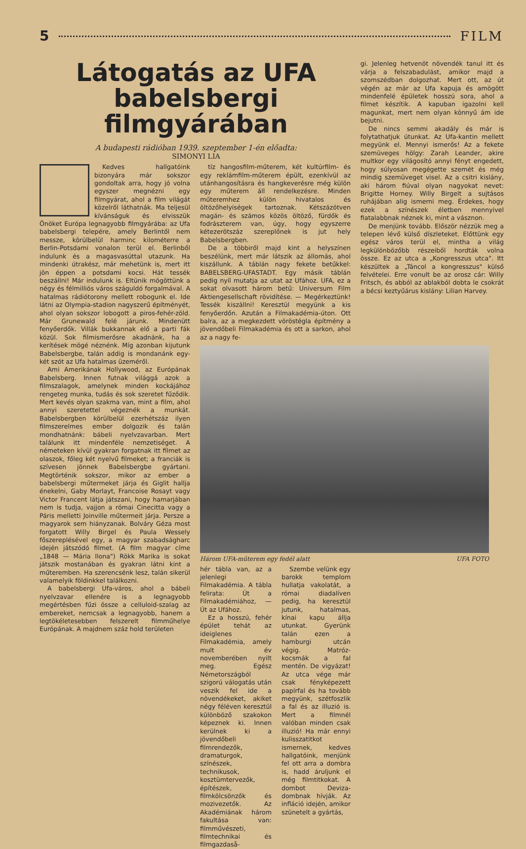5 FILM
Látogatás az UFA babelsbergi filmgyárában
A budapesti rádióban 1939. szeptember 1-én előadta:
SIMONYI LIA
Kedves hallgatóink bizonyára már sokszor gondoltak arra, hogy jó volna egyszer megnézni egy filmgyárat, ahol a film világát közelről láthatnák. Ma teljesül kívánságuk és elvisszük Önöket Európa legnagyobb filmgyárába: az Ufa babelsbergi telepére, amely Berlintől nem messze, körülbelül harminc kilométerre a Berlin-Potsdami vonalon terül el. Berlinből indulunk és a magasvasúttal utazunk. Ha mindenki útrakész, már mehetünk is, mert itt jön éppen a potsdami kocsi. Hát tessék beszállni! Már indulunk is. Eltünik mögöttünk a négy és félmilliós város száguldó forgalmával. A hatalmas rádiótorony mellett robogunk el. Ide látni az Olympia-stadion nagyszerű építményét, ahol olyan sokszor lobogott a piros-fehér-zöld. Már Grunewald felé járunk. Mindenütt fenyőerdők. Villák bukkannak elő a parti fák közül. Sok filmismerősre akadnánk, ha a kerítések mögé néznénk. Míg azonban kijutunk Babelsbergbe, talán addig is mondanánk egy-két szót az Ufa hatalmas üzeméről.
Ami Amerikának Hollywood, az Európának Babelsberg. Innen futnak világgá azok a filmszalagok, amelynek minden kockájához rengeteg munka, tudás és sok szeretet fűződik. Mert kevés olyan szakma van, mint a film, ahol annyi szeretettel végeznék a munkát. Babelsbergben körülbelül ezerhétszáz ilyen filmszerelmes ember dolgozik és talán mondhatnánk: bábeli nyelvzavarban. Mert találunk itt mindenféle nemzetiséget. A németeken kívül gyakran forgatnak itt filmet az olaszok, főleg két nyelvű filmeket; a franciák is szívesen jönnek Babelsbergbe gyártani. Megtörténik sokszor, mikor az ember a babelsbergi műtermeket járja és Giglit hallja énekelni, Gaby Morlayt, Francoise Rosayt vagy Victor Francent látja játszani, hogy hamarjában nem is tudja, vajjon a római Cinecitta vagy a Páris melletti Joinville műtermeit járja. Persze a magyarok sem hiányzanak. Bolváry Géza most forgatott Willy Birgel és Paula Wessely főszereplésével egy, a magyar szabadságharc idején játszódó filmet. (A film magyar címe „1848 — Mária Ilona") Rökk Marika is sokat játszik mostanában és gyakran látni kint a műteremben. Ha szerencsénk lesz, talán sikerül valamelyik földinkkel találkozni.
A babelsbergi Ufa-város, ahol a bábeli nyelvzavar ellenére is a legnagyobb megértésben fűzi össze a celluloid-szalag az embereket, nemcsak a legnagyobb, hanem a legtökéletesebben felszerelt filmműhelye Európának. A majdnem száz hold területen
tíz hangosfilm-műterem, két kultúrfilm- és egy reklámfilm-műterem épült, ezenkívül az utánhangosításra és hangkeverésre még külön egy műterem áll rendelkezésre. Minden műteremhez külön hivatalos és öltözőhelyiségek tartoznak. Kétszázötven magán- és számos közös öltöző, fürdők és fodrászterem van, úgy, hogy egyszerre kétezerötszáz szereplőnek is jut hely Babelsbergben.
De a többiről majd kint a helyszínen beszélünk, mert már látszik az állomás, ahol kiszállunk. A táblán nagy fekete betűkkel: BABELSBERG-UFASTADT. Egy másik táblán pedig nyíl mutatja az utat az Ufához. UFA, ez a sokat olvasott három betű: Universum Film Aktiengesellschaft rövidítése. — Megérkeztünk! Tessék kiszállni! Keresztül megyünk a kis fenyőerdőn. Azután a Filmakadémia-úton. Ott balra, az a megkezdett vöröstégla építmény a jövendőbeli Filmakadémia és ott a sarkon, ahol az a nagy fe-
Három UFA-műterem egy fedél alatt UFA FOTO
hér tábla van, az a jelenlegi Filmakadémia. A tábla felirata: Út a Filmakadémiához, — Út az Ufához.
Ez a hosszú, fehér épület tehát az ideiglenes Filmakadémia, amely mult év novemberében nyilt meg. Egész Németországból szigorú válogatás után veszik fel ide a növendékeket, akiket négy féléven keresztül különböző szakokon képeznek ki. Innen kerülnek ki a jövendőbeli filmrendezők, dramaturgok, színészek, technikusok, kosztümtervezők, építészek, filmkölcsönzők és mozivezetők. Az Akadémiának három fakultása van: filmművészeti, filmtechnikai és filmgazdaså-
Szembe velünk egy barokk templom hullatja vakolatát, a római diadalíven pedig, ha keresztül jutunk, hatalmas, kínai kapu állja utunkat. Gyerünk talán ezen a hamburgi utcán végig. Matróz-kocsmák a fal mentén. De vigyázat! Az utca vége már csak fényképezett papírfal és ha tovább megyünk, szétfoszlik a fal és az illuzió is. Mert a filmnél valóban minden csak illuzió! Ha már ennyi kulisszatitkot ismernek, kedves hallgatóink, menjünk fel ott arra a dombra is, hadd áruljunk el még filmtitkokat. A dombot Deviza-dombnak hívják. Az infláció idején, amikor szünetelt a gyártás,
gi. Jelenleg hetvenöt növendék tanul itt és várja a felszabadulást, amikor majd a szomszédban dolgozhat. Mert ott, az út végén az már az Ufa kapuja és amögött mindenfelé épületek hosszú sora, ahol a filmet készítik. A kapuban igazolni kell magunkat, mert nem olyan könnyű ám ide bejutni.
De nincs semmi akadály és már is folytathatjuk útunkat. Az Ufa-kantin mellett megyünk el. Mennyi ismerős! Az a fekete szemüveges hölgy: Zarah Leander, akire multkor egy világosító annyi fényt engedett, hogy súlyosan megégette szemét és még mindig szemüveget visel. Az a csitri kislány, aki három fiúval olyan nagyokat nevet: Brigitte Horney. Willy Birgelt a sujtásos ruhájában alig ismerni meg. Érdekes, hogy ezek a színészek életben mennyivel fiatalabbnak néznek ki, mint a vásznon.
De menjünk tovább. Először nézzük meg a telepen lévő külső díszleteket. Előttünk egy egész város terül el, mintha a világ legkülönbözőbb részeiből hordták volna össze. Ez az utca a „Kongresszus utca". Itt készültek a „Táncol a kongresszus" külső felvételei. Erre vonult be az orosz cár: Willy Fritsch, és abból az ablakból dobta le csokrát a bécsi keztyűárus kislány: Lilian Harvey.